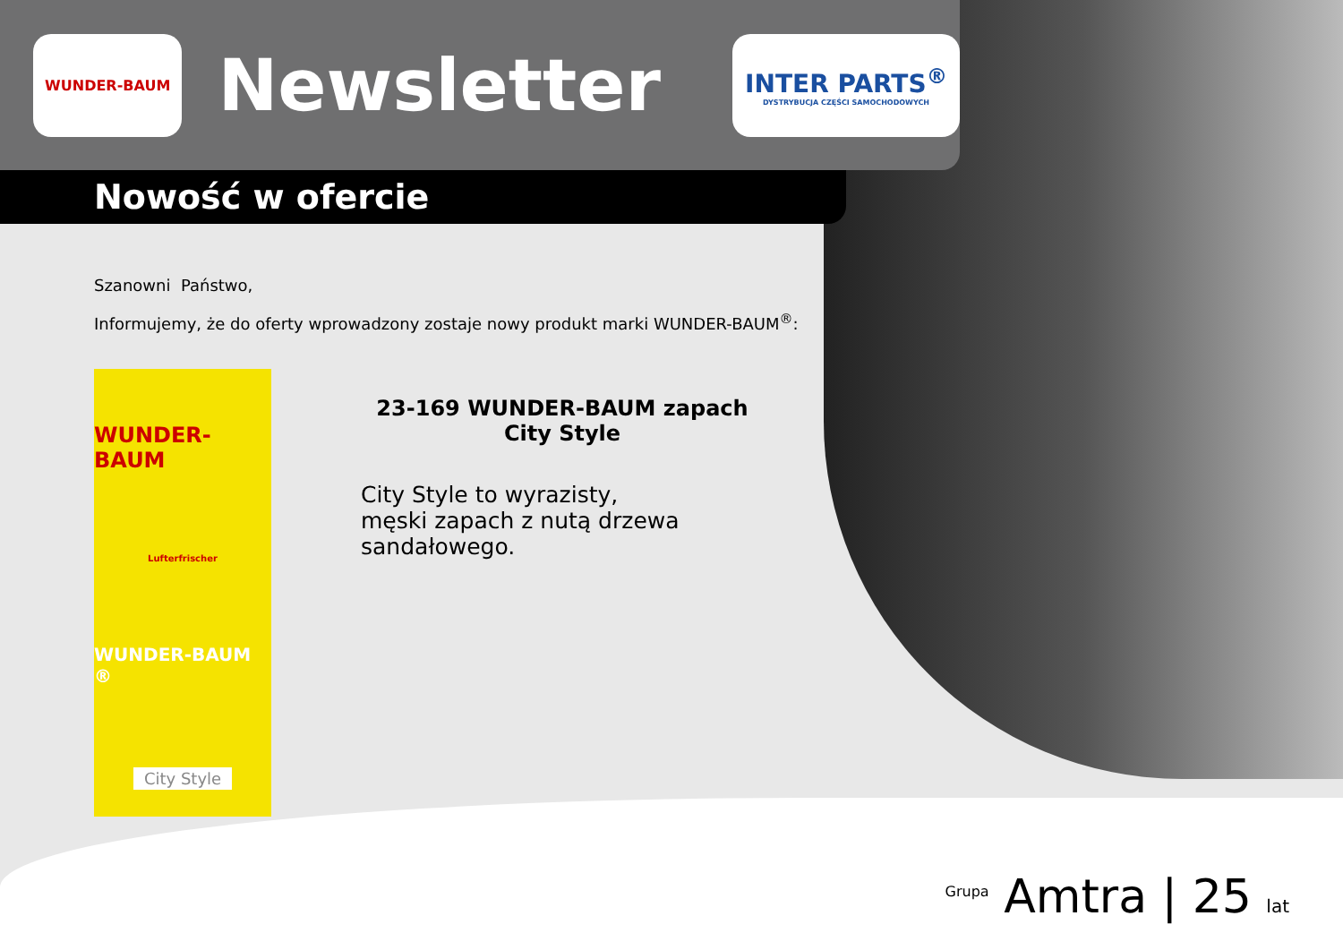WUNDER-BAUM
Newsletter
INTER PARTS<sup>®</sup>
DYSTRYBUCJA CZĘŚCI SAMOCHODOWYCH
Nowość w ofercie
Szanowni Państwo,
Informujemy, że do oferty wprowadzony zostaje nowy produkt marki WUNDER-BAUM<sup>®</sup>:
WUNDER-BAUM
Lufterfrischer
WUNDER-BAUM ®
City Style
23-169 WUNDER-BAUM zapach City Style
City Style to wyrazisty,
męski zapach z nutą drzewa
sandałowego.
<sup>Grupa</sup> Amtra | 25 lat